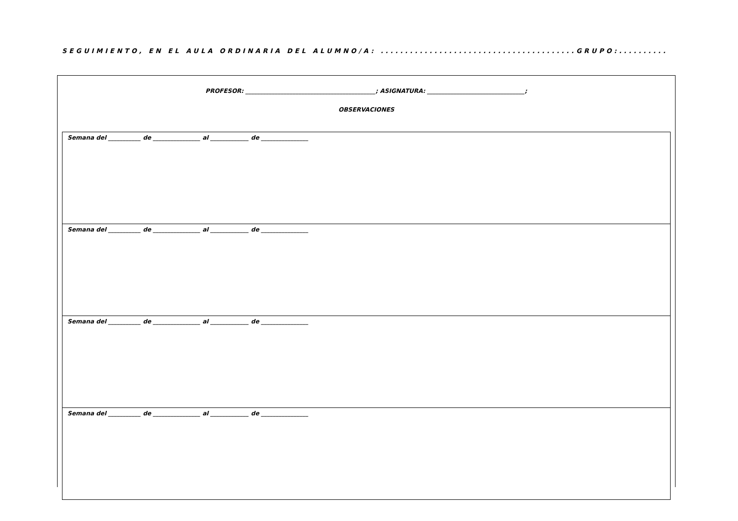SEGUIMIENTO, EN EL AULA ORDINARIA DEL ALUMNO/A: ........................................GRUPO:..........
PROFESOR: ____________________________________________; ASIGNATURA: _________________________________;
OBSERVACIONES
| Semana del ___________ de ________________ al _____________ de ________________ |
| Semana del ___________ de ________________ al _____________ de ________________ |
| Semana del ___________ de ________________ al _____________ de ________________ |
| Semana del ___________ de ________________ al _____________ de ________________ |